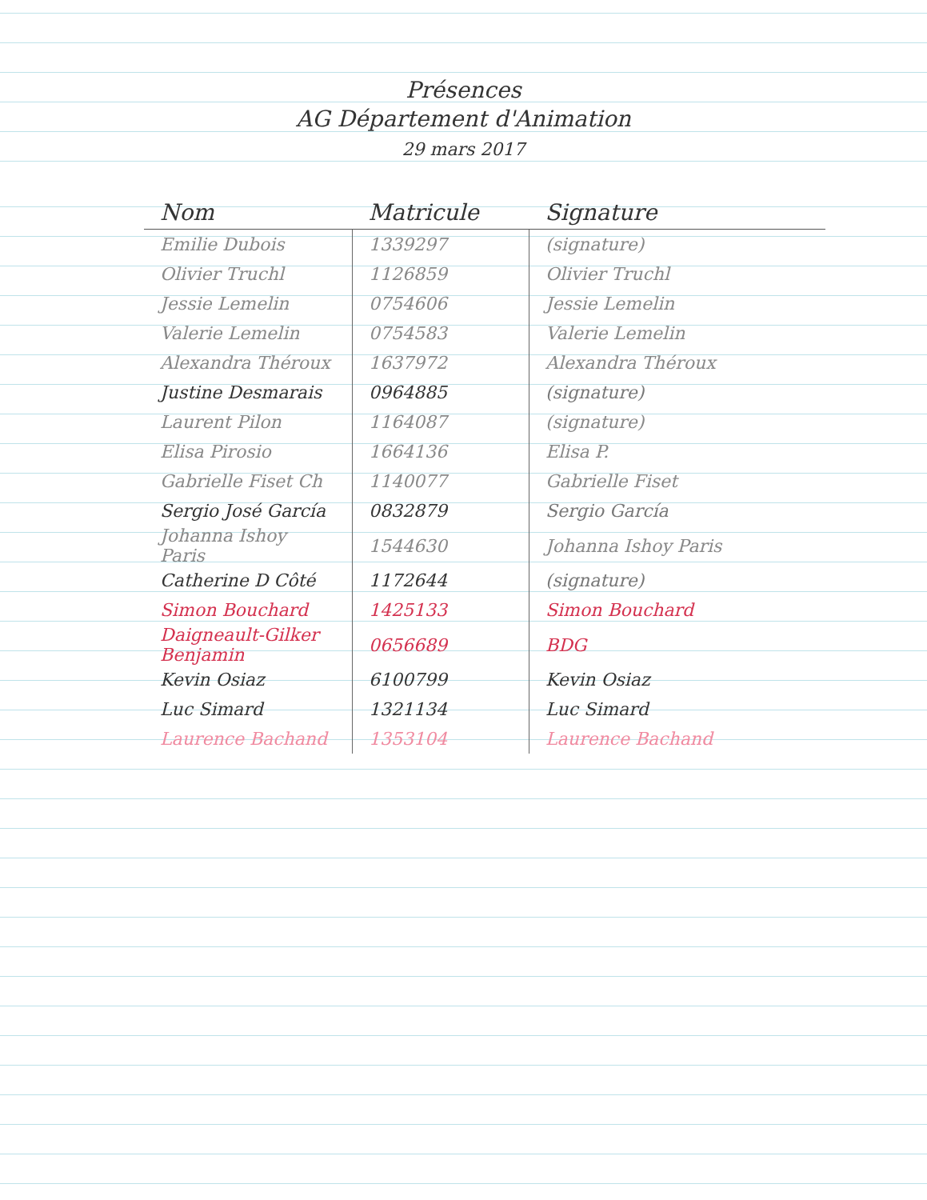Présences
AG Département d'Animation
29 mars 2017
| Nom | Matricule | Signature |
| --- | --- | --- |
| Emilie Dubois | 1339297 | (signature) |
| Olivier Truchl | 1126859 | Olivier Truchl |
| Jessie Lemelin | 0754606 | Jessie Lemelin |
| Valerie Lemelin | 0754583 | Valerie Lemelin |
| Alexandra Théroux | 1637972 | Alexandra Théroux |
| Justine Desmarais | 0964885 | (signature) |
| Laurent Pilon | 1164087 | (signature) |
| Elisa Pirosio | 1664136 | Elisa P. |
| Gabrielle Fiset Ch | 1140077 | Gabrielle Fiset |
| Sergio José García | 0832879 | Sergio García |
| Johanna Ishoy Paris | 1544630 | Johanna Ishoy Paris |
| Catherine D Côté | 1172644 | (signature) |
| Simon Bouchard | 1425133 | Simon Bouchard |
| Daigneault-Gilker Benjamin | 0656689 | BDG |
| Kevin Osiaz | 6100799 | Kevin Osiaz |
| Luc Simard | 1321134 | Luc Simard |
| Laurence Bachand | 1353104 | Laurence Bachand |